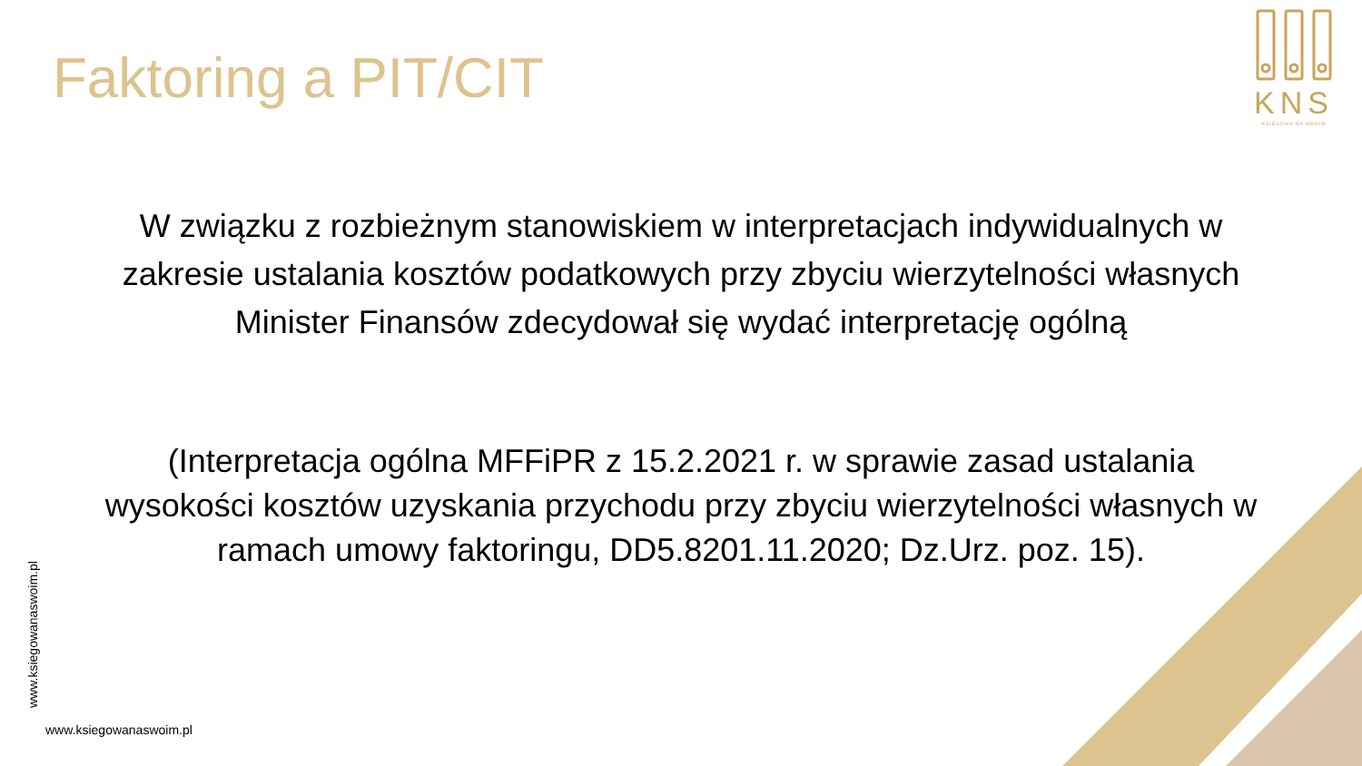Faktoring a PIT/CIT
KNS
KSIĘGOWA NA SWOIM
W związku z rozbieżnym stanowiskiem w interpretacjach indywidualnych w zakresie ustalania kosztów podatkowych przy zbyciu wierzytelności własnych Minister Finansów zdecydował się wydać interpretację ogólną
(Interpretacja ogólna MFFiPR z 15.2.2021 r. w sprawie zasad ustalania wysokości kosztów uzyskania przychodu przy zbyciu wierzytelności własnych w ramach umowy faktoringu, DD5.8201.11.2020; Dz.Urz. poz. 15).
www.ksiegowanaswoim.pl
www.ksiegowanaswoim.pl